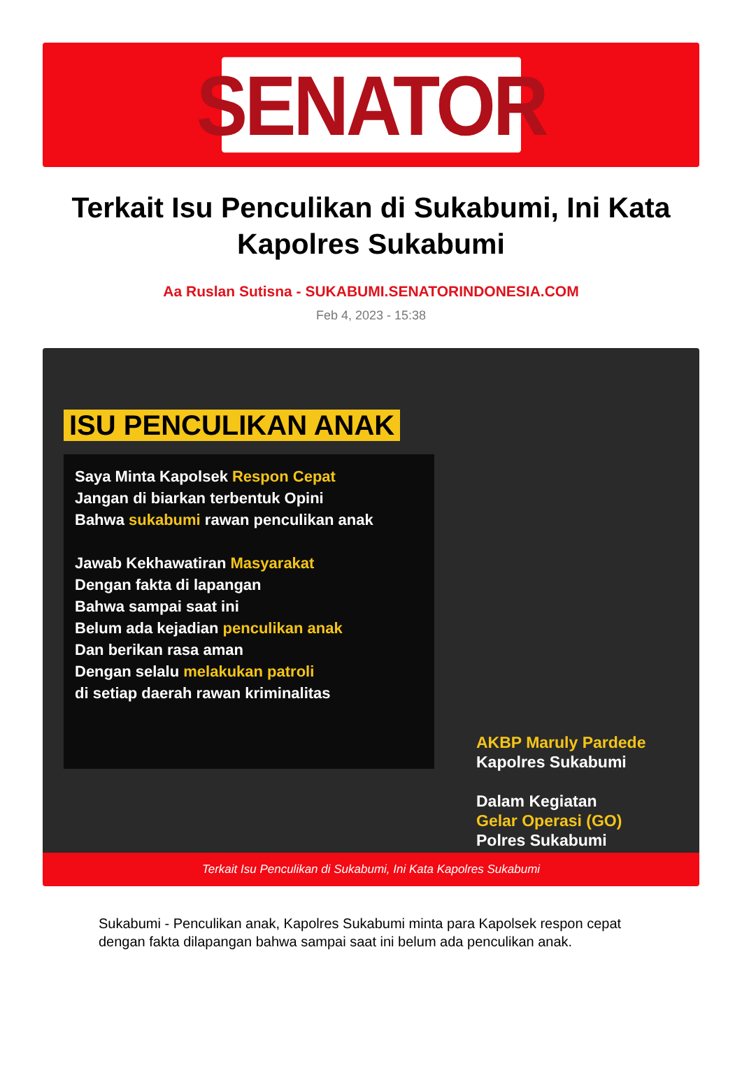SENATOR
Terkait Isu Penculikan di Sukabumi, Ini Kata Kapolres Sukabumi
Aa Ruslan Sutisna - SUKABUMI.SENATORINDONESIA.COM
Feb 4, 2023 - 15:38
ISU PENCULIKAN ANAK
Saya Minta Kapolsek Respon Cepat
Jangan di biarkan terbentuk Opini
Bahwa sukabumi rawan penculikan anak
Jawab Kekhawatiran Masyarakat
Dengan fakta di lapangan
Bahwa sampai saat ini
Belum ada kejadian penculikan anak
Dan berikan rasa aman
Dengan selalu melakukan patroli
di setiap daerah rawan kriminalitas
AKBP Maruly Pardede
Kapolres Sukabumi
Dalam Kegiatan
Gelar Operasi (GO)
Polres Sukabumi
Terkait Isu Penculikan di Sukabumi, Ini Kata Kapolres Sukabumi
Sukabumi - Penculikan anak, Kapolres Sukabumi minta para Kapolsek respon cepat dengan fakta dilapangan bahwa sampai saat ini belum ada penculikan anak.